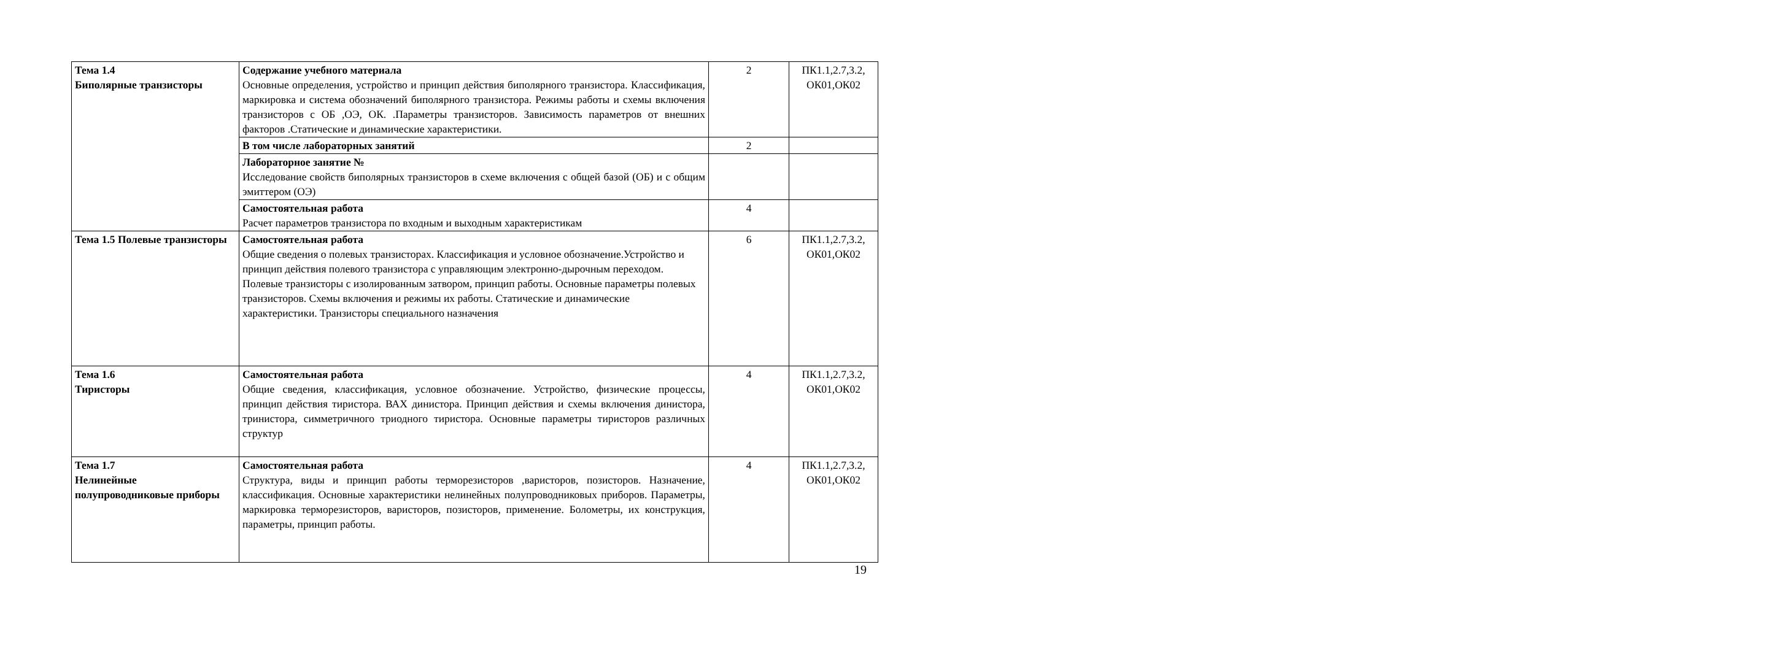| Тема 1.4 Биполярные транзисторы | Содержание учебного материала Основные определения, устройство и принцип действия биполярного транзистора. Классификация, маркировка и система обозначений биполярного транзистора. Режимы работы и схемы включения транзисторов с ОБ ,ОЭ, ОК. .Параметры транзисторов. Зависимость параметров от внешних факторов .Статические и динамические характеристики. | 2 | ПК1.1,2.7,3.2, ОК01,ОК02 |
| | В том числе лабораторных занятий | 2 | |
| | Лабораторное занятие № Исследование свойств биполярных транзисторов в схеме включения с общей базой (ОБ) и с общим эмиттером (ОЭ) | | |
| | Самостоятельная работа Расчет параметров транзистора по входным и выходным характеристикам | 4 | |
| Тема 1.5 Полевые транзисторы | Самостоятельная работа Общие сведения о полевых транзисторах. Классификация и условное обозначение.Устройство и принцип действия полевого транзистора с управляющим электронно-дырочным переходом. Полевые транзисторы с изолированным затвором, принцип работы. Основные параметры полевых транзисторов. Схемы включения и режимы их работы. Статические и динамические характеристики. Транзисторы специального назначения | 6 | ПК1.1,2.7,3.2, ОК01,ОК02 |
| Тема 1.6 Тиристоры | Самостоятельная работа Общие сведения, классификация, условное обозначение. Устройство, физические процессы, принцип действия тиристора. ВАХ динистора. Принцип действия и схемы включения динистора, тринистора, симметричного триодного тиристора. Основные параметры тиристоров различных структур | 4 | ПК1.1,2.7,3.2, ОК01,ОК02 |
| Тема 1.7 Нелинейные полупроводниковые приборы | Самостоятельная работа Структура, виды и принцип работы терморезисторов ,варисторов, позисторов. Назначение, классификация. Основные характеристики нелинейных полупроводниковых приборов. Параметры, маркировка терморезисторов, варисторов, позисторов, применение. Болометры, их конструкция, параметры, принцип работы. | 4 | ПК1.1,2.7,3.2, ОК01,ОК02 |
19